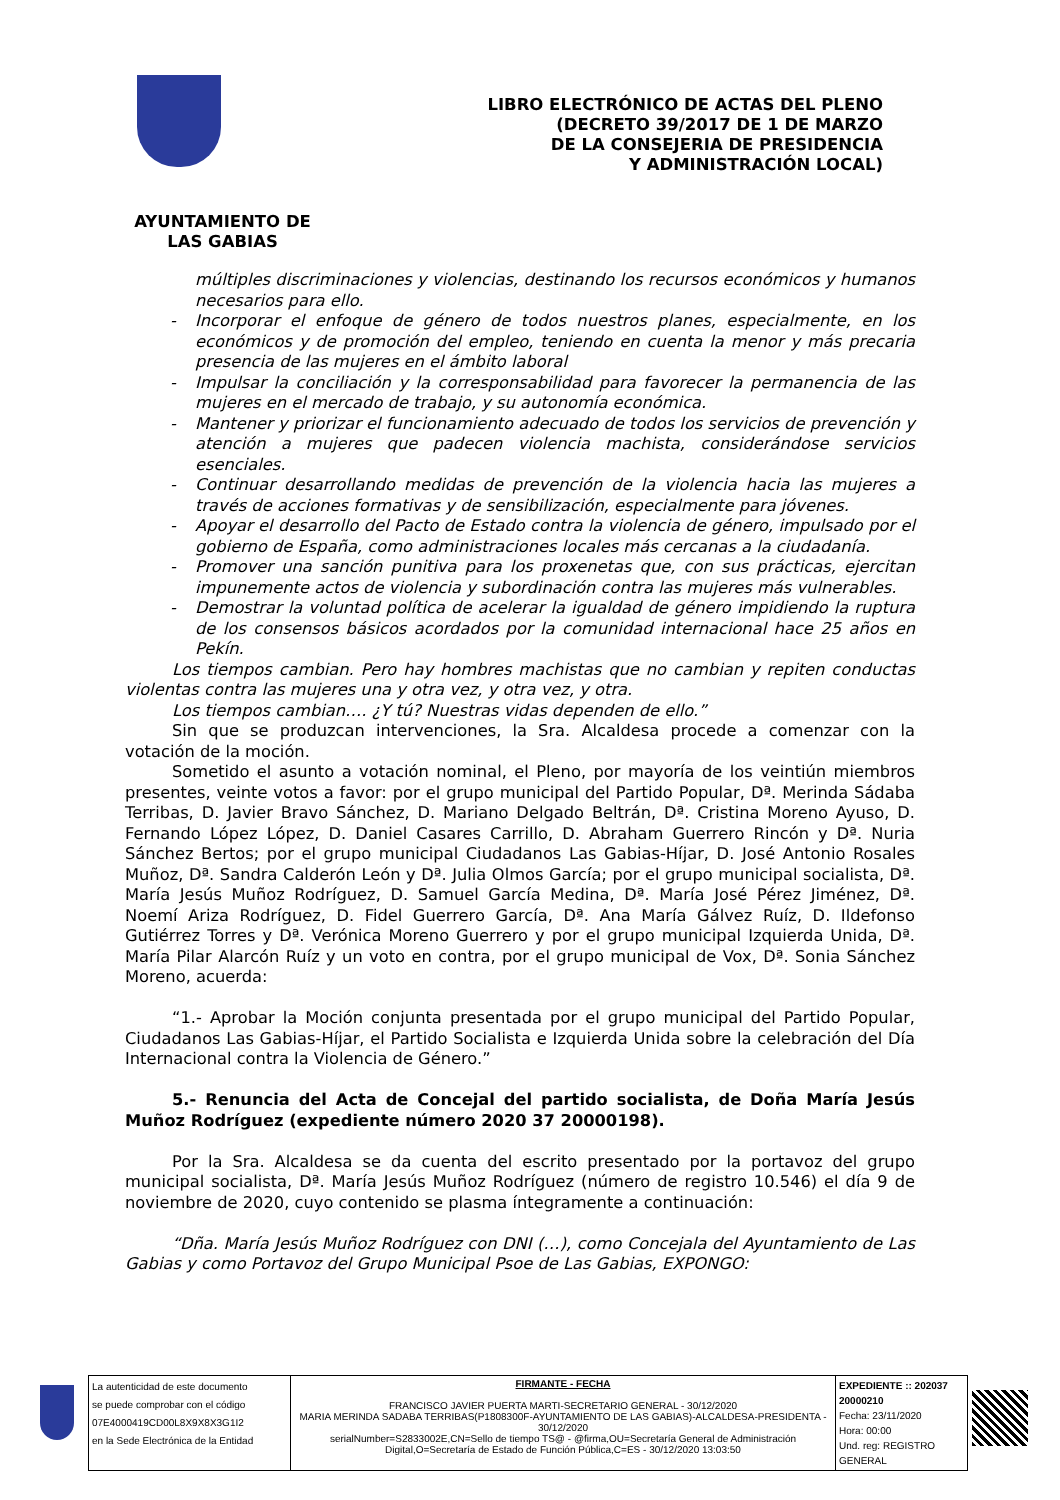LIBRO ELECTRÓNICO DE ACTAS DEL PLENO
(DECRETO 39/2017 DE 1 DE MARZO
DE LA CONSEJERIA DE PRESIDENCIA
Y ADMINISTRACIÓN LOCAL)
AYUNTAMIENTO DE
LAS GABIAS
múltiples discriminaciones y violencias, destinando los recursos económicos y humanos necesarios para ello.
- Incorporar el enfoque de género de todos nuestros planes, especialmente, en los económicos y de promoción del empleo, teniendo en cuenta la menor y más precaria presencia de las mujeres en el ámbito laboral
- Impulsar la conciliación y la corresponsabilidad para favorecer la permanencia de las mujeres en el mercado de trabajo, y su autonomía económica.
- Mantener y priorizar el funcionamiento adecuado de todos los servicios de prevención y atención a mujeres que padecen violencia machista, considerándose servicios esenciales.
- Continuar desarrollando medidas de prevención de la violencia hacia las mujeres a través de acciones formativas y de sensibilización, especialmente para jóvenes.
- Apoyar el desarrollo del Pacto de Estado contra la violencia de género, impulsado por el gobierno de España, como administraciones locales más cercanas a la ciudadanía.
- Promover una sanción punitiva para los proxenetas que, con sus prácticas, ejercitan impunemente actos de violencia y subordinación contra las mujeres más vulnerables.
- Demostrar la voluntad política de acelerar la igualdad de género impidiendo la ruptura de los consensos básicos acordados por la comunidad internacional hace 25 años en Pekín.
Los tiempos cambian. Pero hay hombres machistas que no cambian y repiten conductas violentas contra las mujeres una y otra vez, y otra vez, y otra.
Los tiempos cambian…. ¿Y tú? Nuestras vidas dependen de ello.”
Sin que se produzcan intervenciones, la Sra. Alcaldesa procede a comenzar con la votación de la moción.
Sometido el asunto a votación nominal, el Pleno, por mayoría de los veintiún miembros presentes, veinte votos a favor: por el grupo municipal del Partido Popular, Dª. Merinda Sádaba Terribas, D. Javier Bravo Sánchez, D. Mariano Delgado Beltrán, Dª. Cristina Moreno Ayuso, D. Fernando López López, D. Daniel Casares Carrillo, D. Abraham Guerrero Rincón y Dª. Nuria Sánchez Bertos; por el grupo municipal Ciudadanos Las Gabias-Híjar, D. José Antonio Rosales Muñoz, Dª. Sandra Calderón León y Dª. Julia Olmos García; por el grupo municipal socialista, Dª. María Jesús Muñoz Rodríguez, D. Samuel García Medina, Dª. María José Pérez Jiménez, Dª. Noemí Ariza Rodríguez, D. Fidel Guerrero García, Dª. Ana María Gálvez Ruíz, D. Ildefonso Gutiérrez Torres y Dª. Verónica Moreno Guerrero y por el grupo municipal Izquierda Unida, Dª. María Pilar Alarcón Ruíz y un voto en contra, por el grupo municipal de Vox, Dª. Sonia Sánchez Moreno, acuerda:
“1.- Aprobar la Moción conjunta presentada por el grupo municipal del Partido Popular, Ciudadanos Las Gabias-Híjar, el Partido Socialista e Izquierda Unida sobre la celebración del Día Internacional contra la Violencia de Género.”
5.- Renuncia del Acta de Concejal del partido socialista, de Doña María Jesús Muñoz Rodríguez (expediente número 2020 37 20000198).
Por la Sra. Alcaldesa se da cuenta del escrito presentado por la portavoz del grupo municipal socialista, Dª. María Jesús Muñoz Rodríguez (número de registro 10.546) el día 9 de noviembre de 2020, cuyo contenido se plasma íntegramente a continuación:
“Dña. María Jesús Muñoz Rodríguez con DNI (…), como Concejala del Ayuntamiento de Las Gabias y como Portavoz del Grupo Municipal Psoe de Las Gabias, EXPONGO:
| La autenticidad de este documento se puede comprobar con el código 07E4000419CD00L8X9X8X3G1I2 en la Sede Electrónica de la Entidad | FIRMANTE - FECHA FRANCISCO JAVIER PUERTA MARTI-SECRETARIO GENERAL - 30/12/2020 MARIA MERINDA SADABA TERRIBAS(P1808300F-AYUNTAMIENTO DE LAS GABIAS)-ALCALDESA-PRESIDENTA - 30/12/2020 serialNumber=S2833002E,CN=Sello de tiempo TS@ - @firma,OU=Secretaría General de Administración Digital,O=Secretaría de Estado de Función Pública,C=ES - 30/12/2020 13:03:50 | EXPEDIENTE :: 202037 20000210 Fecha: 23/11/2020 Hora: 00:00 Und. reg: REGISTRO GENERAL |